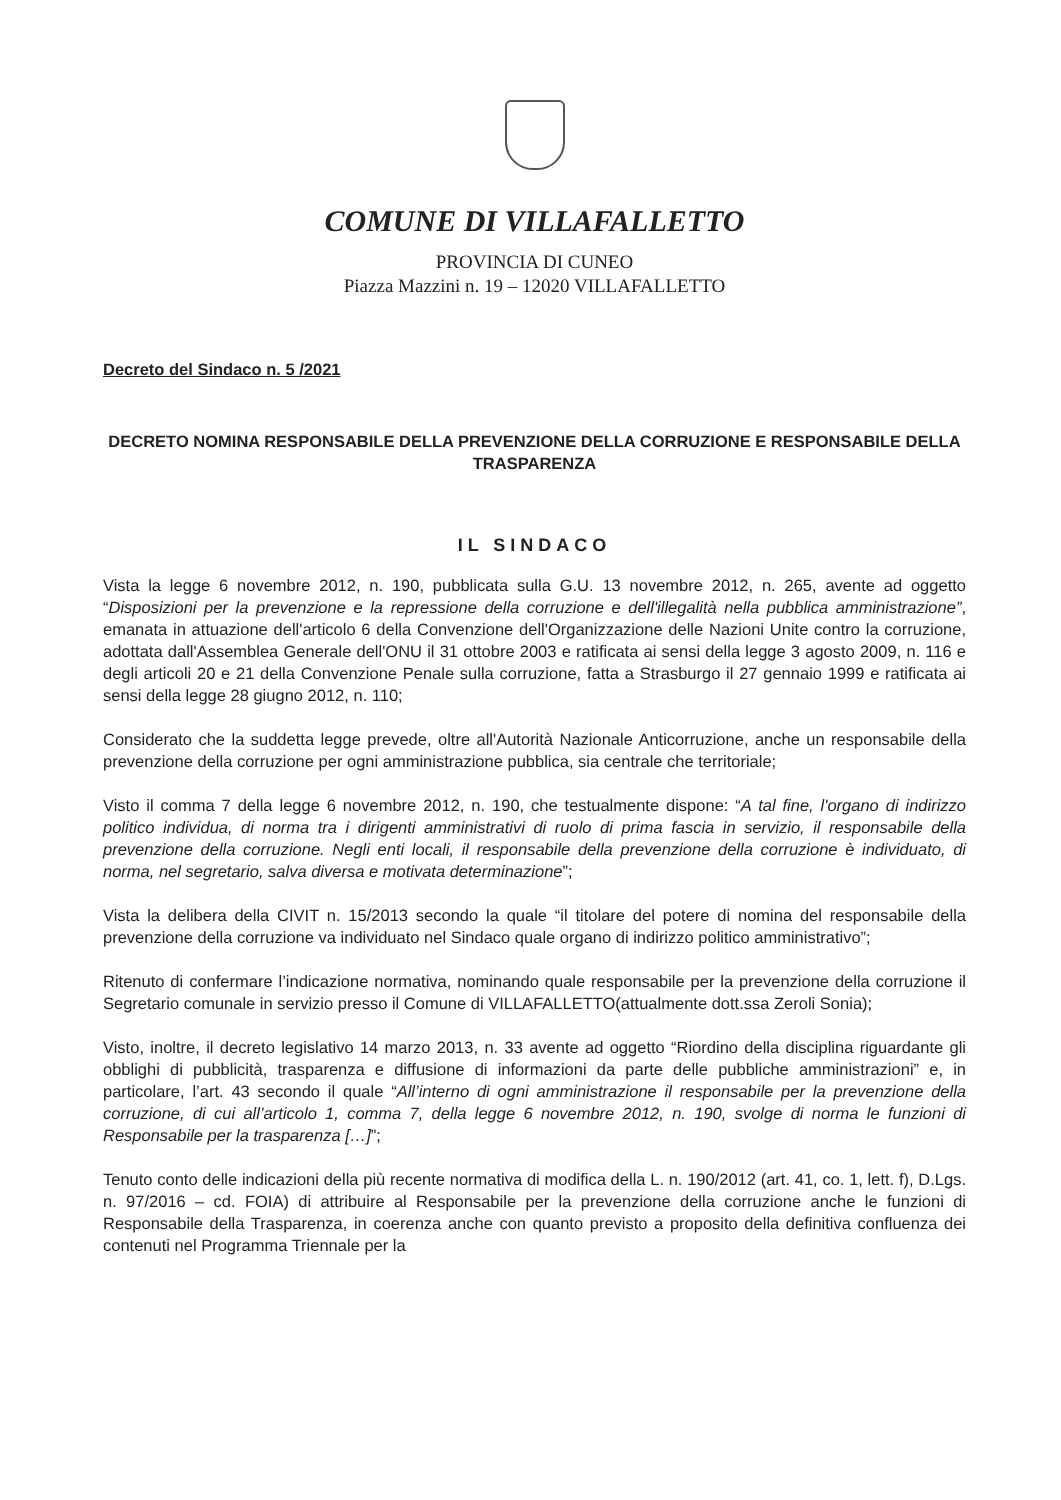COMUNE DI VILLAFALLETTO
PROVINCIA DI CUNEO
Piazza Mazzini n. 19 – 12020 VILLAFALLETTO
Decreto del Sindaco n. 5 /2021
DECRETO NOMINA RESPONSABILE DELLA PREVENZIONE DELLA CORRUZIONE E RESPONSABILE DELLA TRASPARENZA
IL SINDACO
Vista la legge 6 novembre 2012, n. 190, pubblicata sulla G.U. 13 novembre 2012, n. 265, avente ad oggetto “Disposizioni per la prevenzione e la repressione della corruzione e dell'illegalità nella pubblica amministrazione”, emanata in attuazione dell'articolo 6 della Convenzione dell'Organizzazione delle Nazioni Unite contro la corruzione, adottata dall'Assemblea Generale dell'ONU il 31 ottobre 2003 e ratificata ai sensi della legge 3 agosto 2009, n. 116 e degli articoli 20 e 21 della Convenzione Penale sulla corruzione, fatta a Strasburgo il 27 gennaio 1999 e ratificata ai sensi della legge 28 giugno 2012, n. 110;
Considerato che la suddetta legge prevede, oltre all'Autorità Nazionale Anticorruzione, anche un responsabile della prevenzione della corruzione per ogni amministrazione pubblica, sia centrale che territoriale;
Visto il comma 7 della legge 6 novembre 2012, n. 190, che testualmente dispone: “A tal fine, l'organo di indirizzo politico individua, di norma tra i dirigenti amministrativi di ruolo di prima fascia in servizio, il responsabile della prevenzione della corruzione. Negli enti locali, il responsabile della prevenzione della corruzione è individuato, di norma, nel segretario, salva diversa e motivata determinazione”;
Vista la delibera della CIVIT n. 15/2013 secondo la quale “il titolare del potere di nomina del responsabile della prevenzione della corruzione va individuato nel Sindaco quale organo di indirizzo politico amministrativo”;
Ritenuto di confermare l’indicazione normativa, nominando quale responsabile per la prevenzione della corruzione il Segretario comunale in servizio presso il Comune di VILLAFALLETTO(attualmente dott.ssa Zeroli Sonia);
Visto, inoltre, il decreto legislativo 14 marzo 2013, n. 33 avente ad oggetto “Riordino della disciplina riguardante gli obblighi di pubblicità, trasparenza e diffusione di informazioni da parte delle pubbliche amministrazioni” e, in particolare, l’art. 43 secondo il quale “All’interno di ogni amministrazione il responsabile per la prevenzione della corruzione, di cui all’articolo 1, comma 7, della legge 6 novembre 2012, n. 190, svolge di norma le funzioni di Responsabile per la trasparenza […]”;
Tenuto conto delle indicazioni della più recente normativa di modifica della L. n. 190/2012 (art. 41, co. 1, lett. f), D.Lgs. n. 97/2016 – cd. FOIA) di attribuire al Responsabile per la prevenzione della corruzione anche le funzioni di Responsabile della Trasparenza, in coerenza anche con quanto previsto a proposito della definitiva confluenza dei contenuti nel Programma Triennale per la